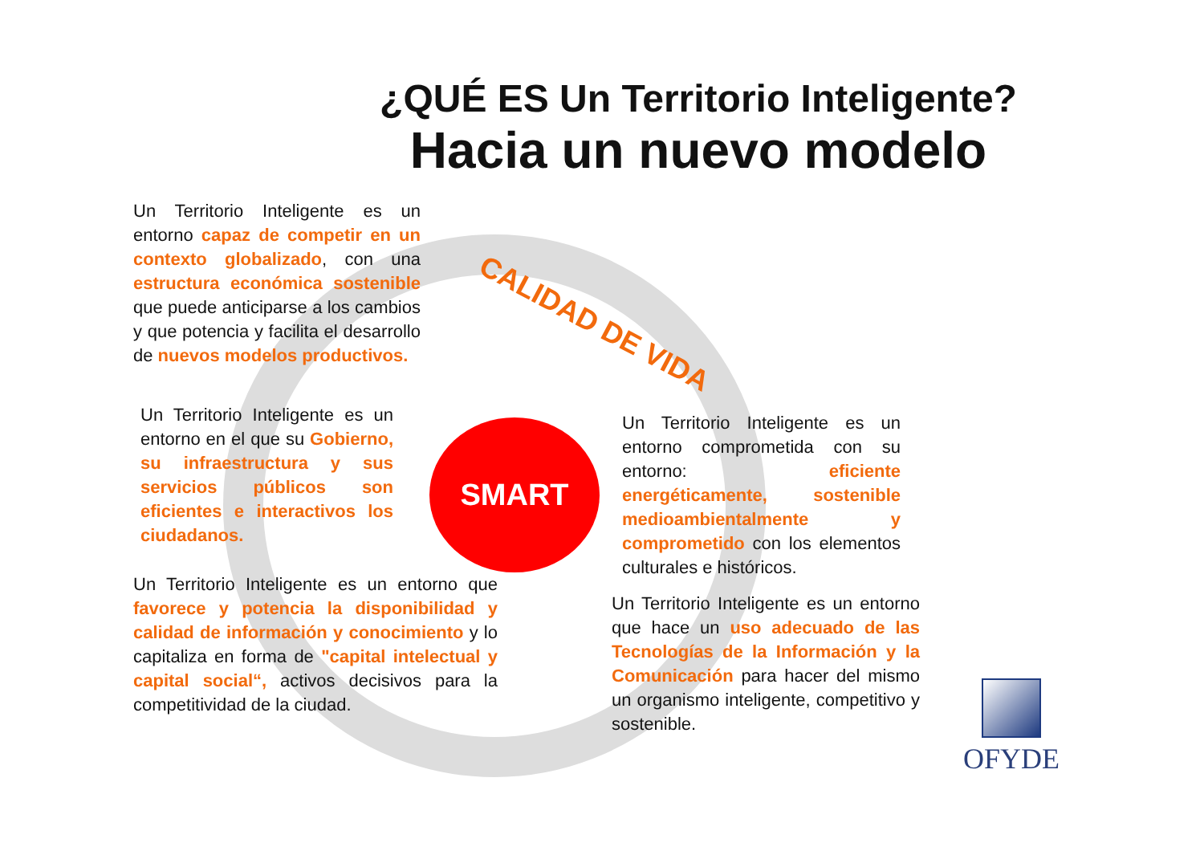¿QUÉ ES Un Territorio Inteligente?
Hacia un nuevo modelo
CALIDAD DE VIDA
Un Territorio Inteligente es un entorno capaz de competir en un contexto globalizado, con una estructura económica sostenible que puede anticiparse a los cambios y que potencia y facilita el desarrollo de nuevos modelos productivos.
Un Territorio Inteligente es un entorno en el que su Gobierno, su infraestructura y sus servicios públicos son eficientes e interactivos los ciudadanos.
SMART
Un Territorio Inteligente es un entorno comprometida con su entorno: eficiente energéticamente, sostenible medioambientalmente y comprometido con los elementos culturales e históricos.
Un Territorio Inteligente es un entorno que favorece y potencia la disponibilidad y calidad de información y conocimiento y lo capitaliza en forma de "capital intelectual y capital social“, activos decisivos para la competitividad de la ciudad.
Un Territorio Inteligente es un entorno que hace un uso adecuado de las Tecnologías de la Información y la Comunicación para hacer del mismo un organismo inteligente, competitivo y sostenible.
OFYDE